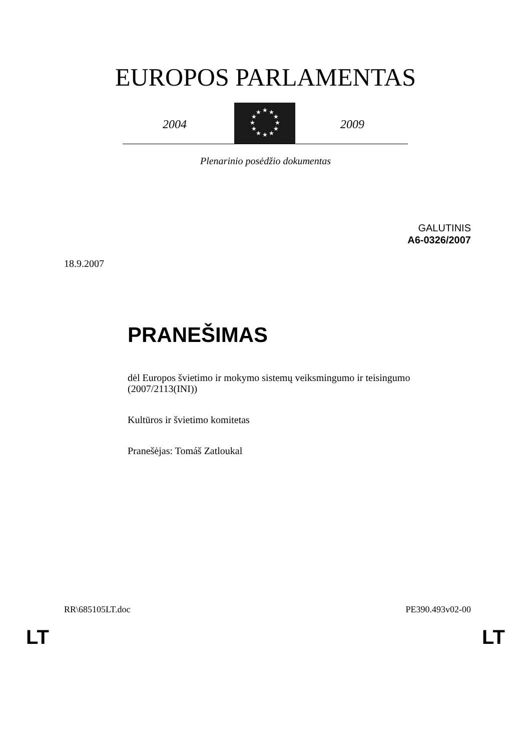EUROPOS PARLAMENTAS
2004
★
★
★
★
★
★
★
★
★
★
★
★
2009
Plenarinio posėdžio dokumentas
GALUTINIS
A6-0326/2007
18.9.2007
PRANEŠIMAS
dėl Europos švietimo ir mokymo sistemų veiksmingumo ir teisingumo
(2007/2113(INI))
Kultūros ir švietimo komitetas
Pranešėjas: Tomáš Zatloukal
RR\685105LT.doc PE390.493v02-00
LT LT